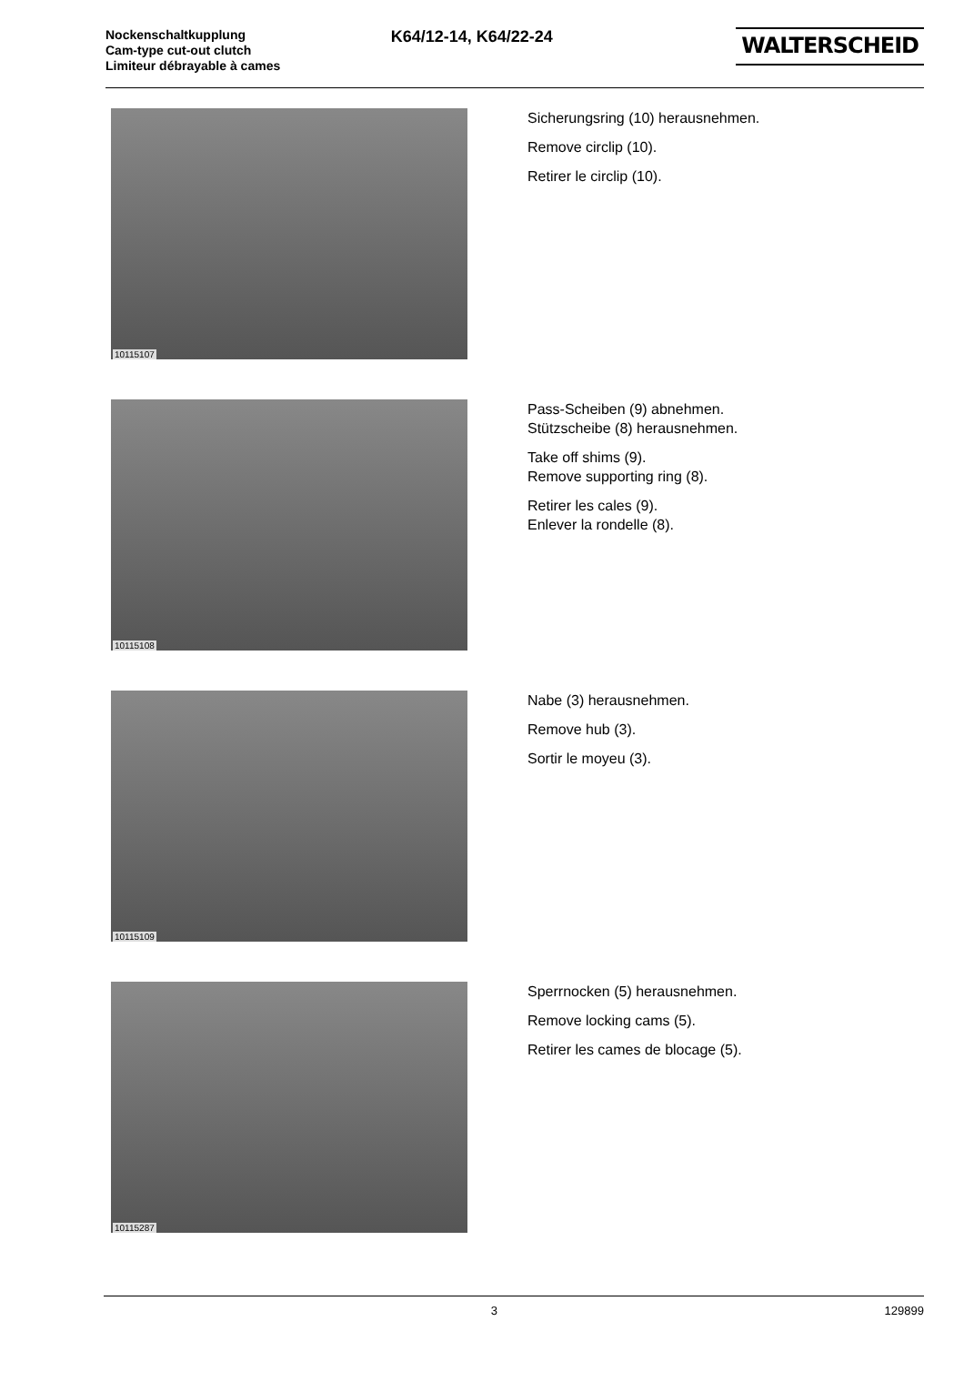Nockenschaltkupplung
Cam-type cut-out clutch
Limiteur débrayable à cames
K64/12-14, K64/22-24
WALTERSCHEID
10115107
Sicherungsring (10) herausnehmen.
Remove circlip (10).
Retirer le circlip (10).
10115108
Pass-Scheiben (9) abnehmen.
Stützscheibe (8) herausnehmen.
Take off shims (9).
Remove supporting ring (8).
Retirer les cales (9).
Enlever la rondelle (8).
10115109
Nabe (3) herausnehmen.
Remove hub (3).
Sortir le moyeu (3).
10115287
Sperrnocken (5) herausnehmen.
Remove locking cams (5).
Retirer les cames de blocage (5).
3 129899